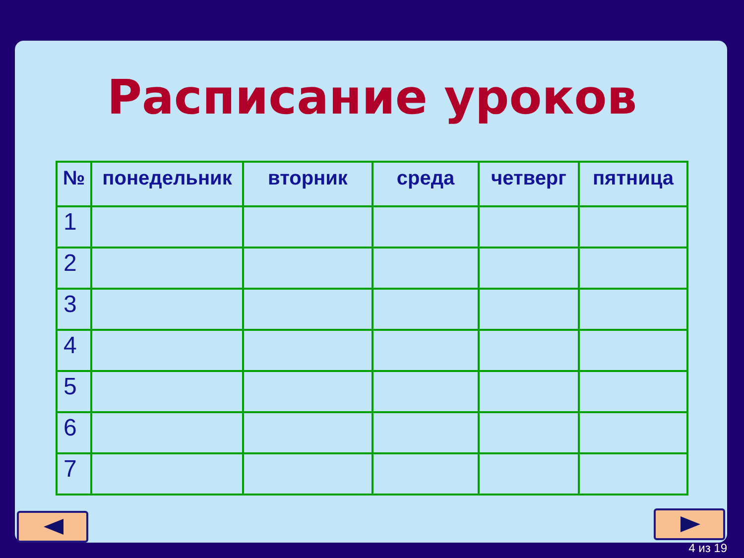Расписание уроков
| № | понедельник | вторник | среда | четверг | пятница |
| --- | --- | --- | --- | --- | --- |
| 1 | | | | | |
| 2 | | | | | |
| 3 | | | | | |
| 4 | | | | | |
| 5 | | | | | |
| 6 | | | | | |
| 7 | | | | | |
4 из 19